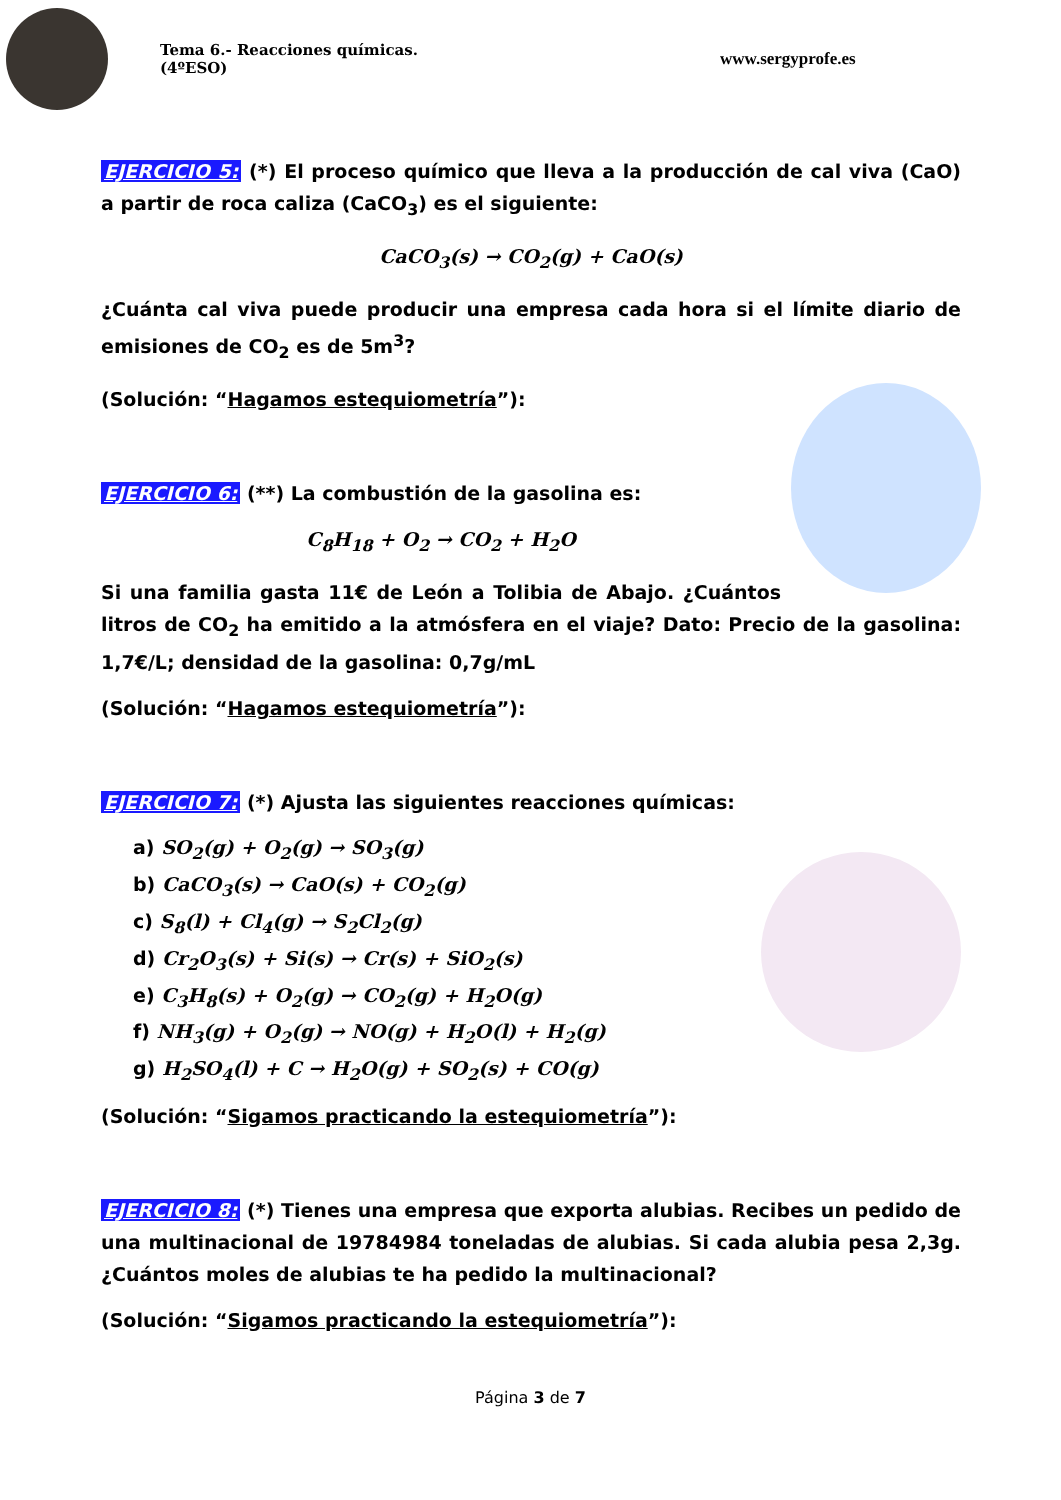Tema 6.- Reacciones químicas. (4ºESO)
www.sergyprofe.es
EJERCICIO 5: (*) El proceso químico que lleva a la producción de cal viva (CaO) a partir de roca caliza (CaCO<sub>3</sub>) es el siguiente:
CaCO<sub>3</sub>(s) → CO<sub>2</sub>(g) + CaO(s)
¿Cuánta cal viva puede producir una empresa cada hora si el límite diario de emisiones de CO<sub>2</sub> es de 5m<sup>3</sup>?
(Solución: “Hagamos estequiometría”):
EJERCICIO 6: (**) La combustión de la gasolina es:
C<sub>8</sub>H<sub>18</sub> + O<sub>2</sub> → CO<sub>2</sub> + H<sub>2</sub>O
Si una familia gasta 11€ de León a Tolibia de Abajo. ¿Cuántos litros de CO<sub>2</sub> ha emitido a la atmósfera en el viaje? Dato: Precio de la gasolina: 1,7€/L; densidad de la gasolina: 0,7g/mL
(Solución: “Hagamos estequiometría”):
EJERCICIO 7: (*) Ajusta las siguientes reacciones químicas:
a) SO<sub>2</sub>(g) + O<sub>2</sub>(g) → SO<sub>3</sub>(g)
b) CaCO<sub>3</sub>(s) → CaO(s) + CO<sub>2</sub>(g)
c) S<sub>8</sub>(l) + Cl<sub>4</sub>(g) → S<sub>2</sub>Cl<sub>2</sub>(g)
d) Cr<sub>2</sub>O<sub>3</sub>(s) + Si(s) → Cr(s) + SiO<sub>2</sub>(s)
e) C<sub>3</sub>H<sub>8</sub>(s) + O<sub>2</sub>(g) → CO<sub>2</sub>(g) + H<sub>2</sub>O(g)
f) NH<sub>3</sub>(g) + O<sub>2</sub>(g) → NO(g) + H<sub>2</sub>O(l) + H<sub>2</sub>(g)
g) H<sub>2</sub>SO<sub>4</sub>(l) + C → H<sub>2</sub>O(g) + SO<sub>2</sub>(s) + CO(g)
(Solución: “Sigamos practicando la estequiometría”):
EJERCICIO 8: (*) Tienes una empresa que exporta alubias. Recibes un pedido de una multinacional de 19784984 toneladas de alubias. Si cada alubia pesa 2,3g. ¿Cuántos moles de alubias te ha pedido la multinacional?
(Solución: “Sigamos practicando la estequiometría”):
Página 3 de 7